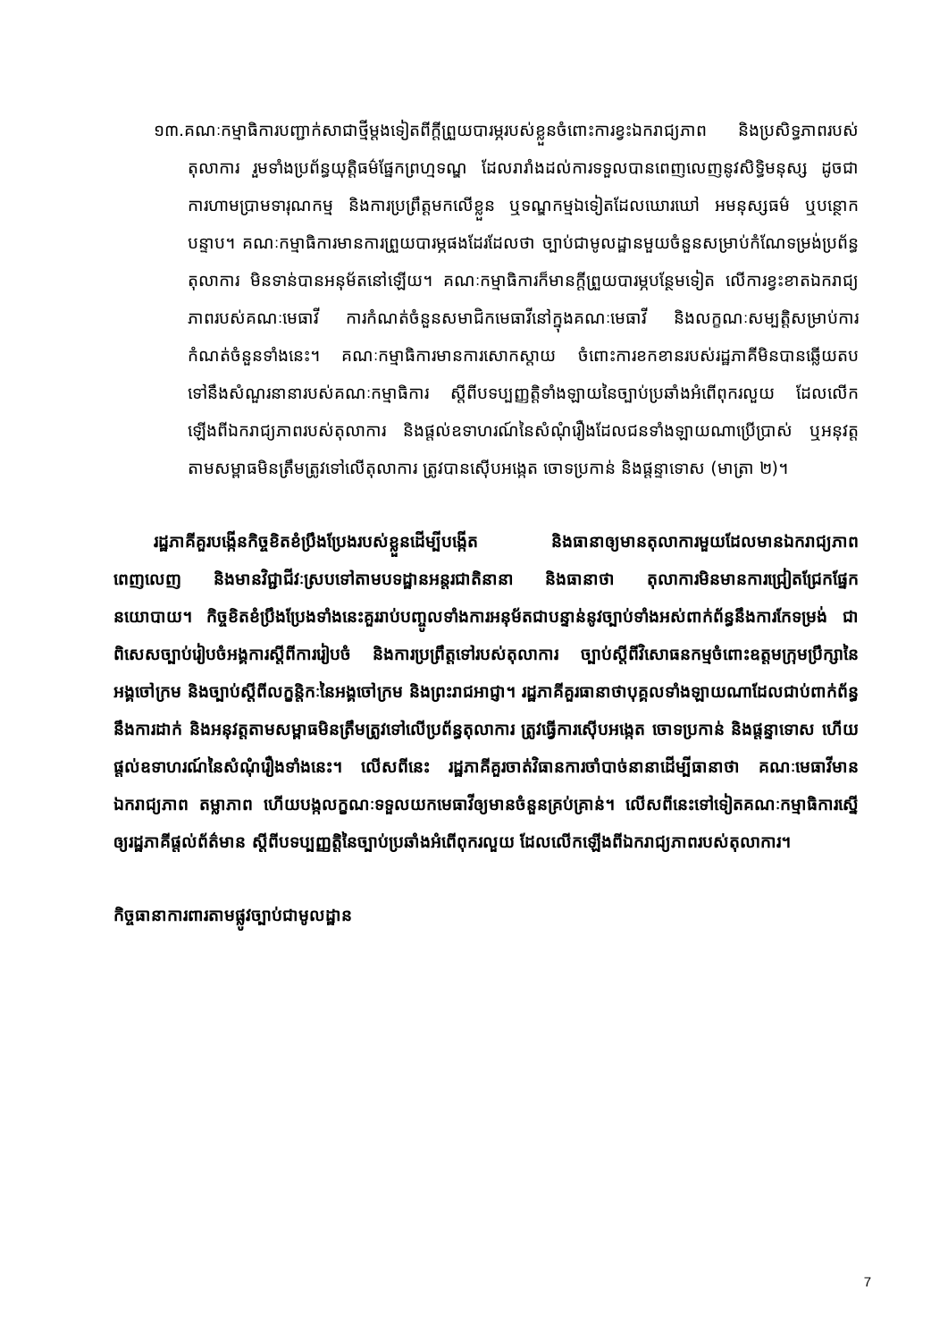១៣.គណៈកម្មាធិការបញ្ជាក់សាជាថ្មីម្តងទៀតពីក្តីព្រួយបារម្ភរបស់ខ្លួនចំពោះការខ្វះឯករាជ្យភាព និងប្រសិទ្ធភាពរបស់តុលាការ រួមទាំងប្រព័ន្ធយុត្តិធម៌ផ្នែកព្រហ្មទណ្ឌ ដែលរារាំងដល់ការទទួលបានពេញលេញនូវសិទ្ធិមនុស្ស ដូចជាការហាមប្រាមទារុណកម្ម និងការប្រព្រឹត្តមកលើខ្លួន ឬទណ្ឌកម្មឯទៀតដែលឃោរឃៅ អមនុស្សធម៌ ឬបន្ថោកបន្ទាប។ គណៈកម្មាធិការមានការព្រួយបារម្ភផងដែរដែលថា ច្បាប់ជាមូលដ្ឋានមួយចំនួនសម្រាប់កំណែទម្រង់ប្រព័ន្ធតុលាការ មិនទាន់បានអនុម័តនៅឡើយ។ គណៈកម្មាធិការក៏មានក្តីព្រួយបារម្ភបន្ថែមទៀត លើការខ្វះខាតឯករាជ្យភាពរបស់គណៈមេធាវី ការកំណត់ចំនួនសមាជិកមេធាវីនៅក្នុងគណៈមេធាវី និងលក្ខណៈសម្បត្តិសម្រាប់ការកំណត់ចំនួនទាំងនេះ។ គណៈកម្មាធិការមានការសោកស្តាយ ចំពោះការខកខានរបស់រដ្ឋភាគីមិនបានឆ្លើយតបទៅនឹងសំណួរនានារបស់គណៈកម្មាធិការ ស្តីពីបទប្បញ្ញត្តិទាំងឡាយនៃច្បាប់ប្រឆាំងអំពើពុករលួយ ដែលលើកឡើងពីឯករាជ្យភាពរបស់តុលាការ និងផ្តល់ឧទាហរណ៍នៃសំណុំរឿងដែលជនទាំងឡាយណាប្រើប្រាស់ ឬអនុវត្តតាមសម្ពាធមិនត្រឹមត្រូវទៅលើតុលាការ ត្រូវបានស៊ើបអង្កេត ចោទប្រកាន់ និងផ្តន្ទាទោស (មាត្រា ២)។
រដ្ឋភាគីគួរបង្កើនកិច្ចខិតខំប្រឹងប្រែងរបស់ខ្លួនដើម្បីបង្កើត និងធានាឲ្យមានតុលាការមួយដែលមានឯករាជ្យភាពពេញលេញ និងមានវិជ្ជាជីវៈស្របទៅតាមបទដ្ឋានអន្តរជាតិនានា និងធានាថា តុលាការមិនមានការជ្រៀតជ្រែកផ្នែកនយោបាយ។ កិច្ចខិតខំប្រឹងប្រែងទាំងនេះគួររាប់បញ្ចូលទាំងការអនុម័តជាបន្ទាន់នូវច្បាប់ទាំងអស់ពាក់ព័ន្ធនឹងការកែទម្រង់ ជាពិសេសច្បាប់រៀបចំអង្គការស្តីពីការរៀបចំ និងការប្រព្រឹត្តទៅរបស់តុលាការ ច្បាប់ស្តីពីវិសោធនកម្មចំពោះឧត្តមក្រុមប្រឹក្សានៃអង្គចៅក្រម និងច្បាប់ស្តីពីលក្ខន្តិកៈនៃអង្គចៅក្រម និងព្រះរាជអាជ្ញា។ រដ្ឋភាគីគួរធានាថាបុគ្គលទាំងឡាយណាដែលជាប់ពាក់ព័ន្ធនឹងការដាក់ និងអនុវត្តតាមសម្ពាធមិនត្រឹមត្រូវទៅលើប្រព័ន្ធតុលាការ ត្រូវធ្វើការស៊ើបអង្កេត ចោទប្រកាន់ និងផ្តន្ទាទោស ហើយផ្តល់ឧទាហរណ៍នៃសំណុំរឿងទាំងនេះ។ លើសពីនេះ រដ្ឋភាគីគួរចាត់វិធានការចាំបាច់នានាដើម្បីធានាថា គណៈមេធាវីមានឯករាជ្យភាព តម្លាភាព ហើយបង្កលក្ខណៈទទួលយកមេធាវីឲ្យមានចំនួនគ្រប់គ្រាន់។ លើសពីនេះទៅទៀតគណៈកម្មាធិការស្នើឲ្យរដ្ឋភាគីផ្តល់ព័ត៌មាន ស្តីពីបទប្បញ្ញត្តិនៃច្បាប់ប្រឆាំងអំពើពុករលួយ ដែលលើកឡើងពីឯករាជ្យភាពរបស់តុលាការ។
កិច្ចធានាការពារតាមផ្លូវច្បាប់ជាមូលដ្ឋាន
7